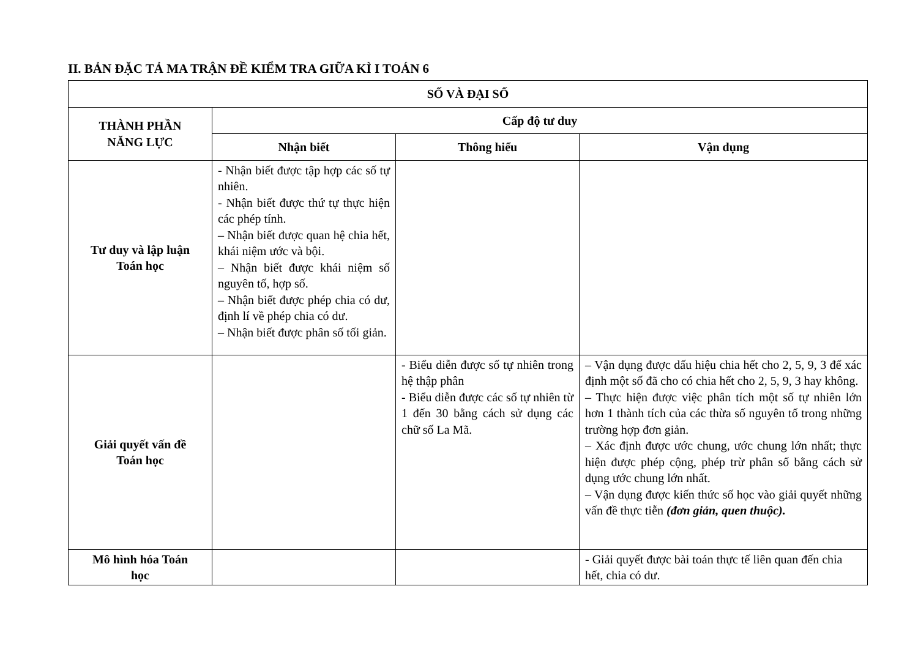II. BẢN ĐẶC TẢ MA TRẬN ĐỀ KIỂM TRA GIỮA KÌ I TOÁN 6
| SỐ VÀ ĐẠI SỐ | | | |
| --- | --- | --- | --- |
| THÀNH PHẦN NĂNG LỰC | Cấp độ tư duy | | |
| | Nhận biết | Thông hiểu | Vận dụng |
| Tư duy và lập luận Toán học | - Nhận biết được tập hợp các số tự nhiên. - Nhận biết được thứ tự thực hiện các phép tính. – Nhận biết được quan hệ chia hết, khái niệm ước và bội. – Nhận biết được khái niệm số nguyên tố, hợp số. – Nhận biết được phép chia có dư, định lí về phép chia có dư. – Nhận biết được phân số tối giản. | | |
| Giải quyết vấn đề Toán học | | - Biểu diễn được số tự nhiên trong hệ thập phân - Biểu diễn được các số tự nhiên từ 1 đến 30 bằng cách sử dụng các chữ số La Mã. | – Vận dụng được dấu hiệu chia hết cho 2, 5, 9, 3 để xác định một số đã cho có chia hết cho 2, 5, 9, 3 hay không. – Thực hiện được việc phân tích một số tự nhiên lớn hơn 1 thành tích của các thừa số nguyên tố trong những trường hợp đơn giản. – Xác định được ước chung, ước chung lớn nhất; thực hiện được phép cộng, phép trừ phân số bằng cách sử dụng ước chung lớn nhất. – Vận dụng được kiến thức số học vào giải quyết những vấn đề thực tiễn (đơn giản, quen thuộc). |
| Mô hình hóa Toán học | | | - Giải quyết được bài toán thực tế liên quan đến chia hết, chia có dư. |